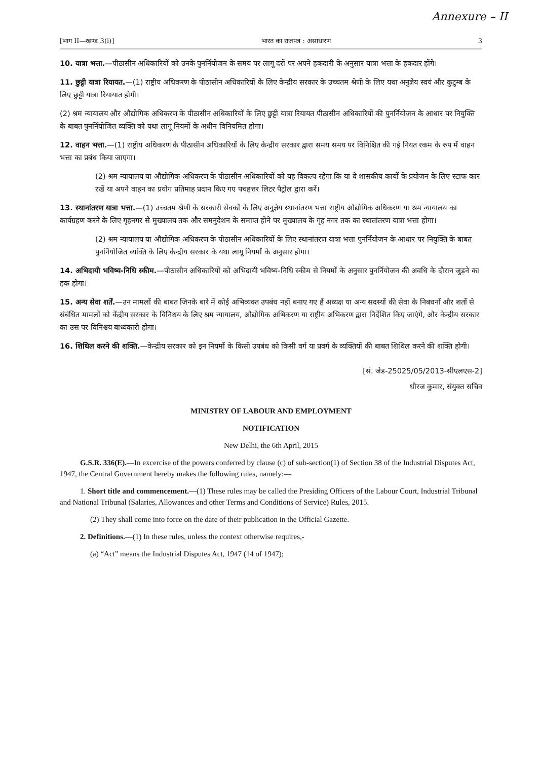Annexure – II
[भाग II—खण्ड 3(i)] भारत का राजपत्र : असाधारण 3
10. यात्रा भत्ता.—पीठासीन अधिकारियों को उनके पुनर्नियोजन के समय पर लागू दरों पर अपने हकदारी के अनुसार यात्रा भत्ता के हकदार होंगे।
11. छुट्टी यात्रा रियायत.—(1) राष्ट्रीय अधिकरण के पीठासीन अधिकारियों के लिए केन्द्रीय सरकार के उच्चतम श्रेणी के लिए यथा अनुज्ञेय स्वयं और कुटुम्ब के लिए छुट्टी यात्रा रियायात होगी।
(2) श्रम न्यायालय और औद्योगिक अधिकरण के पीठासीन अधिकारियों के लिए छुट्टी यात्रा रियायत पीठासीन अधिकारियों की पुनर्नियोजन के आधार पर नियुक्ति के बाबत पुनर्नियोजित व्यक्ति को यथा लागू नियमों के अधीन विनियमित होगा।
12. वाहन भत्ता.—(1) राष्ट्रीय अधिकरण के पीठासीन अधिकारियों के लिए केन्द्रीय सरकार द्वारा समय समय पर विनिश्चित की गई नियत रकम के रुप में वाहन भत्ता का प्रबंध किया जाएगा।
(2) श्रम न्यायालय या औद्योगिक अधिकरण के पीठासीन अधिकारियों को यह विकल्प रहेगा कि या वे शासकीय कार्यो के प्रयोजन के लिए स्टाफ कार रखें या अपने वाहन का प्रयोग प्रतिमाह प्रदान किए गए पचहत्तर लिटर पैट्रोल द्वारा करें।
13. स्थानांतरण यात्रा भत्ता.—(1) उच्चतम श्रेणी के सरकारी सेवकों के लिए अनुज्ञेय स्थानांतरण भत्ता राष्ट्रीय औद्योगिक अधिकरण या श्रम न्यायालय का कार्यग्रहण करने के लिए गृहनगर से मुख्यालय तक और समनुदेशन के समाप्त होने पर मुख्यालय के गृह नगर तक का स्थातांतरण यात्रा भत्ता होगा।
(2) श्रम न्यायालय या औद्योगिक अधिकरण के पीठासीन अधिकारियों के लिए स्थानांतरण यात्रा भत्ता पुनर्नियोजन के आधार पर नियुक्ति के बाबत पुनर्नियोजित व्यक्ति के लिए केन्द्रीय सरकार के यथा लागू नियमों के अनुसार होगा।
14. अभिदायी भविष्य-निधि स्कीम.—पीठासीन अधिकारियों को अभिदायी भविष्य-निधि स्कीम से नियमों के अनुसार पुनर्नियोजन की अवधि के दौरान जुड़ने का हक होगा।
15. अन्य सेवा शर्तें.—उन मामलों की बाबत जिनके बारे में कोई अभिव्यक्त उपबंध नहीं बनाए गए हैं अध्यक्ष या अन्य सदस्यों की सेवा के निबधनों और शर्तो से संबंधित मामलों को केंद्रीय सरकार के विनिश्चय के लिए श्रम न्यायालय, औद्योगिक अभिकरण या राष्ट्रीय अभिकरण द्वारा निर्देशित किए जाएंगे, और केन्द्रीय सरकार का उस पर विनिश्चय बाध्यकारी होगा।
16. शिथिल करने की शक्ति.—केन्द्रीय सरकार को इन नियमों के किसी उपबंध को किसी वर्ग या प्रवर्ग के व्यक्तियों की बाबत शिथिल करने की शक्ति होगी।
[सं. जेड-25025/05/2013-सीएलएस-2]
धीरज कुमार, संयुक्त सचिव
MINISTRY OF LABOUR AND EMPLOYMENT
NOTIFICATION
New Delhi, the 6th April, 2015
G.S.R. 336(E).—In excercise of the powers conferred by clause (c) of sub-section(1) of Section 38 of the Industrial Disputes Act, 1947, the Central Government hereby makes the following rules, namely:—
1. Short title and commencement.—(1) These rules may be called the Presiding Officers of the Labour Court, Industrial Tribunal and National Tribunal (Salaries, Allowances and other Terms and Conditions of Service) Rules, 2015.
(2) They shall come into force on the date of their publication in the Official Gazette.
2. Definitions.—(1) In these rules, unless the context otherwise requires,-
(a) “Act” means the Industrial Disputes Act, 1947 (14 of 1947);